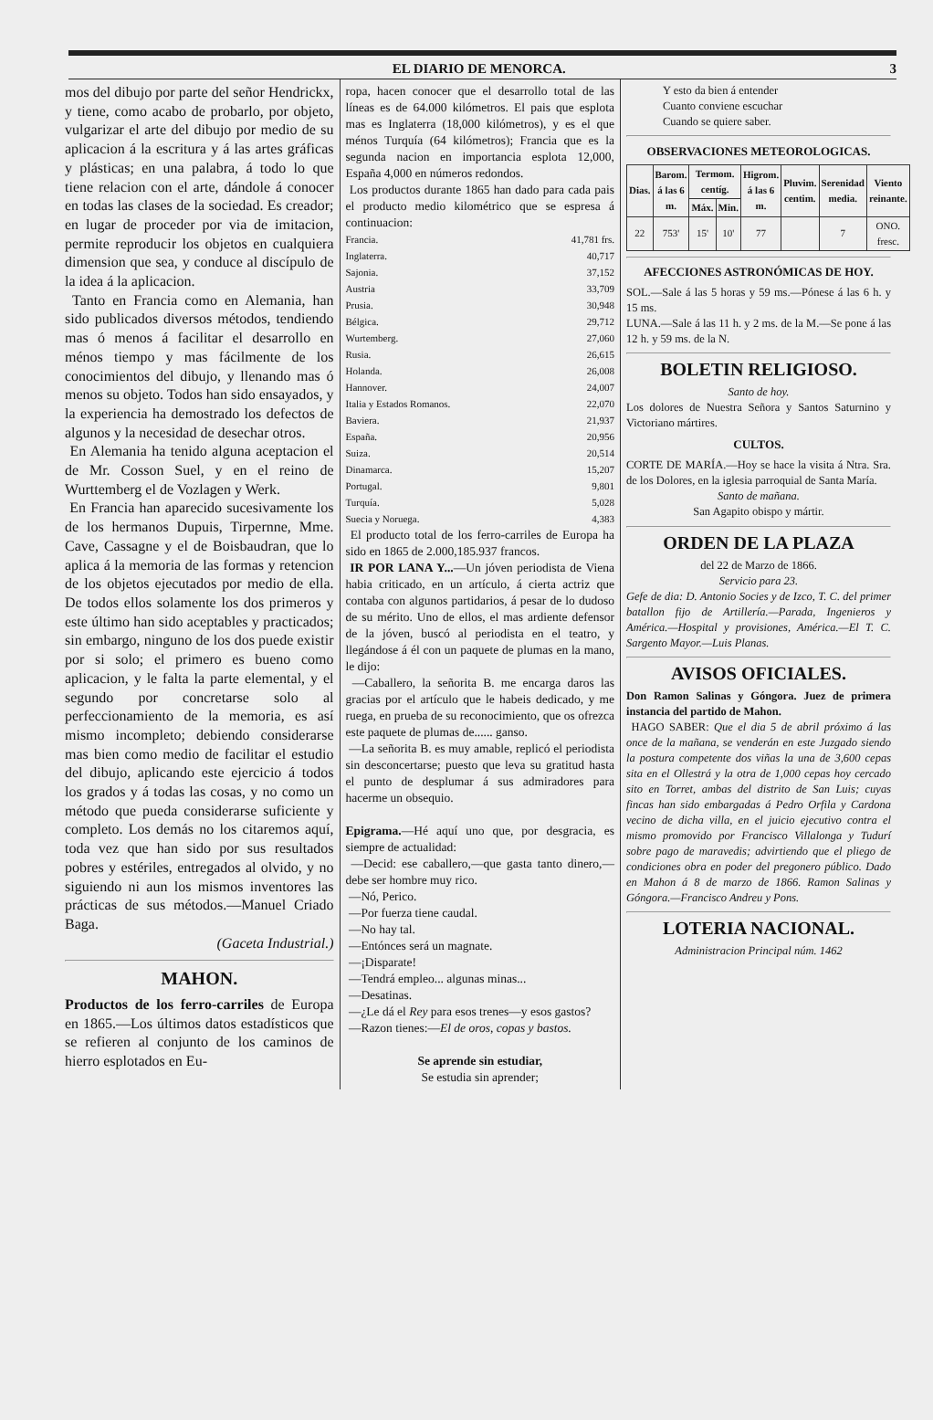EL DIARIO DE MENORCA. 3
mos del dibujo por parte del señor Hendrickx, y tiene, como acabo de probarlo, por objeto, vulgarizar el arte del dibujo por medio de su aplicacion á la escritura y á las artes gráficas y plásticas; en una palabra, á todo lo que tiene relacion con el arte, dándole á conocer en todas las clases de la sociedad. Es creador; en lugar de proceder por via de imitacion, permite reproducir los objetos en cualquiera dimension que sea, y conduce al discípulo de la idea á la aplicacion.
Tanto en Francia como en Alemania, han sido publicados diversos métodos, tendiendo mas ó menos á facilitar el desarrollo en ménos tiempo y mas fácilmente de los conocimientos del dibujo, y llenando mas ó menos su objeto. Todos han sido ensayados, y la experiencia ha demostrado los defectos de algunos y la necesidad de desechar otros.
En Alemania ha tenido alguna aceptacion el de Mr. Cosson Suel, y en el reino de Wurttemberg el de Vozlagen y Werk.
En Francia han aparecido sucesivamente los de los hermanos Dupuis, Tirpernne, Mme. Cave, Cassagne y el de Boisbaudran, que lo aplica á la memoria de las formas y retencion de los objetos ejecutados por medio de ella. De todos ellos solamente los dos primeros y este último han sido aceptables y practicados; sin embargo, ninguno de los dos puede existir por si solo; el primero es bueno como aplicacion, y le falta la parte elemental, y el segundo por concretarse solo al perfeccionamiento de la memoria, es así mismo incompleto; debiendo considerarse mas bien como medio de facilitar el estudio del dibujo, aplicando este ejercicio á todos los grados y á todas las cosas, y no como un método que pueda considerarse suficiente y completo. Los demás no los citaremos aquí, toda vez que han sido por sus resultados pobres y estériles, entregados al olvido, y no siguiendo ni aun los mismos inventores las prácticas de sus métodos.—Manuel Criado Baga.
(Gaceta Industrial.)
MAHON.
Productos de los ferro-carriles de Europa en 1865.—Los últimos datos estadísticos que se refieren al conjunto de los caminos de hierro esplotados en Eu-
ropa, hacen conocer que el desarrollo total de las líneas es de 64.000 kilómetros. El pais que esplota mas es Inglaterra (18,000 kilómetros), y es el que ménos Turquía (64 kilómetros); Francia que es la segunda nacion en importancia esplota 12,000, España 4,000 en números redondos.
Los productos durante 1865 han dado para cada pais el producto medio kilométrico que se espresa á continuacion:
| Francia. | 41,781 frs. |
| Inglaterra. | 40,717 |
| Sajonia. | 37,152 |
| Austria | 33,709 |
| Prusia. | 30,948 |
| Bélgica. | 29,712 |
| Wurtemberg. | 27,060 |
| Rusia. | 26,615 |
| Holanda. | 26,008 |
| Hannover. | 24,007 |
| Italia y Estados Romanos. | 22,070 |
| Baviera. | 21,937 |
| España. | 20,956 |
| Suiza. | 20,514 |
| Dinamarca. | 15,207 |
| Portugal. | 9,801 |
| Turquía. | 5,028 |
| Suecia y Noruega. | 4,383 |
El producto total de los ferro-carriles de Europa ha sido en 1865 de 2.000,185.937 francos.
IR POR LANA Y...—Un jóven periodista de Viena habia criticado, en un artículo, á cierta actriz que contaba con algunos partidarios, á pesar de lo dudoso de su mérito. Uno de ellos, el mas ardiente defensor de la jóven, buscó al periodista en el teatro, y llegándose á él con un paquete de plumas en la mano, le dijo:
—Caballero, la señorita B. me encarga daros las gracias por el artículo que le habeis dedicado, y me ruega, en prueba de su reconocimiento, que os ofrezca este paquete de plumas de...... ganso.
—La señorita B. es muy amable, replicó el periodista sin desconcertarse; puesto que leva su gratitud hasta el punto de desplumar á sus admiradores para hacerme un obsequio.
Epigrama.—Hé aquí uno que, por desgracia, es siempre de actualidad:
—Decid: ese caballero,—que gasta tanto dinero,—debe ser hombre muy rico.
—Nó, Perico.
—Por fuerza tiene caudal.
—No hay tal.
—Entónces será un magnate.
—¡Disparate!
—Tendrá empleo... algunas minas...
—Desatinas.
—¿Le dá el Rey para esos trenes—y esos gastos?
—Razon tienes:—El de oros, copas y bastos.
Se aprende sin estudiar,
Se estudia sin aprender;
Y esto da bien á entender
Cuanto conviene escuchar
Cuando se quiere saber.
OBSERVACIONES METEOROLOGICAS.
| Dias. | Barom. á las 6 m. | Termom. centíg. | | Higrom. á las 6 m. | Pluvim. centim. | Serenidad media. | Viento reinante. |
| --- | --- | --- | --- | --- | --- | --- | --- |
| | | Máx. | Min. | | | | |
| 22 | 753' | 15' | 10' | 77 | | 7 | ONO. fresc. |
AFECCIONES ASTRONÓMICAS DE HOY.
SOL.—Sale á las 5 horas y 59 ms.—Pónese á las 6 h. y 15 ms.
LUNA.—Sale á las 11 h. y 2 ms. de la M.—Se pone á las 12 h. y 59 ms. de la N.
BOLETIN RELIGIOSO.
Santo de hoy.
Los dolores de Nuestra Señora y Santos Saturnino y Victoriano mártires.
CULTOS.
CORTE DE MARÍA.—Hoy se hace la visita á Ntra. Sra. de los Dolores, en la iglesia parroquial de Santa María.
Santo de mañana.
San Agapito obispo y mártir.
ORDEN DE LA PLAZA
del 22 de Marzo de 1866.
Servicio para 23.
Gefe de dia: D. Antonio Socies y de Izco, T. C. del primer batallon fijo de Artillería.—Parada, Ingenieros y América.—Hospital y provisiones, América.—El T. C. Sargento Mayor.—Luis Planas.
AVISOS OFICIALES.
Don Ramon Salinas y Góngora. Juez de primera instancia del partido de Mahon.
HAGO SABER: Que el dia 5 de abril próximo á las once de la mañana, se venderán en este Juzgado siendo la postura competente dos viñas la una de 3,600 cepas sita en el Ollestrá y la otra de 1,000 cepas hoy cercado sito en Torret, ambas del distrito de San Luis; cuyas fincas han sido embargadas á Pedro Orfila y Cardona vecino de dicha villa, en el juicio ejecutivo contra el mismo promovido por Francisco Villalonga y Tudurí sobre pago de maravedis; advirtiendo que el pliego de condiciones obra en poder del pregonero público. Dado en Mahon á 8 de marzo de 1866. Ramon Salinas y Góngora.—Francisco Andreu y Pons.
LOTERIA NACIONAL.
Administracion Principal núm. 1462